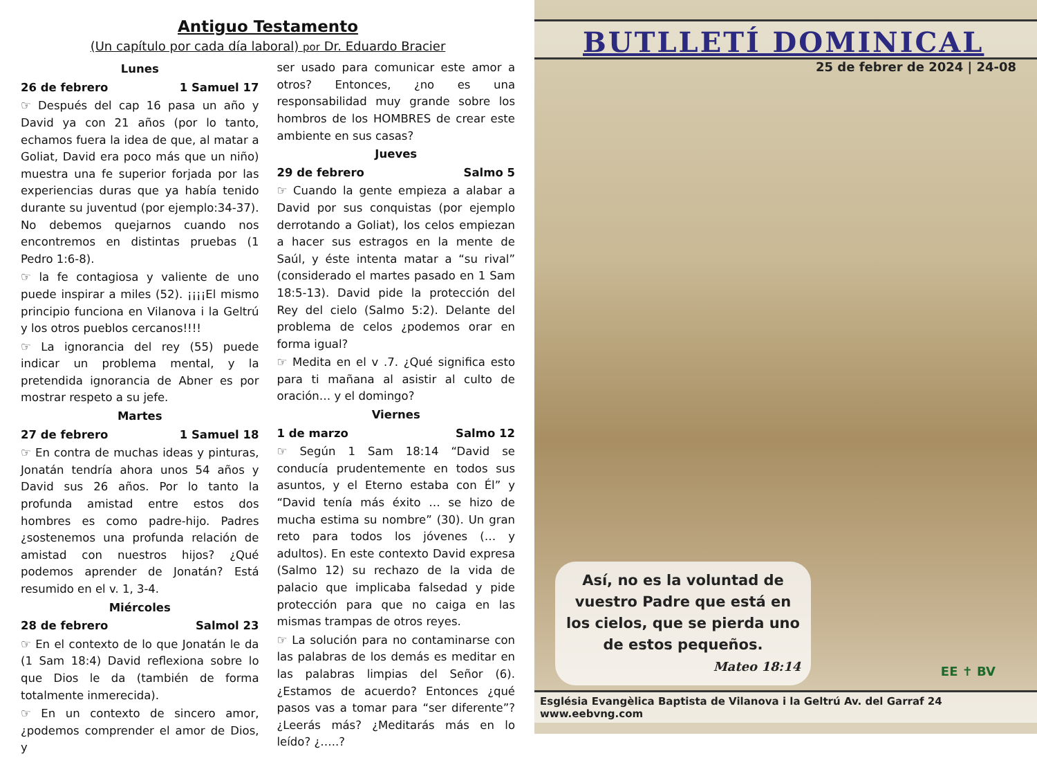Antiguo Testamento
(Un capítulo por cada día laboral) por Dr. Eduardo Bracier
Lunes
26 de febrero 1 Samuel 17
☞ Después del cap 16 pasa un año y David ya con 21 años (por lo tanto, echamos fuera la idea de que, al matar a Goliat, David era poco más que un niño) muestra una fe superior forjada por las experiencias duras que ya había tenido durante su juventud (por ejemplo:34-37). No debemos quejarnos cuando nos encontremos en distintas pruebas (1 Pedro 1:6-8).
☞ la fe contagiosa y valiente de uno puede inspirar a miles (52). ¡¡¡¡El mismo principio funciona en Vilanova i la Geltrú y los otros pueblos cercanos!!!!
☞ La ignorancia del rey (55) puede indicar un problema mental, y la pretendida ignorancia de Abner es por mostrar respeto a su jefe.
Martes
27 de febrero 1 Samuel 18
☞ En contra de muchas ideas y pinturas, Jonatán tendría ahora unos 54 años y David sus 26 años. Por lo tanto la profunda amistad entre estos dos hombres es como padre-hijo. Padres ¿sostenemos una profunda relación de amistad con nuestros hijos? ¿Qué podemos aprender de Jonatán? Está resumido en el v. 1, 3-4.
Miércoles
28 de febrero Salmol 23
☞ En el contexto de lo que Jonatán le da (1 Sam 18:4) David reflexiona sobre lo que Dios le da (también de forma totalmente inmerecida).
☞ En un contexto de sincero amor, ¿podemos comprender el amor de Dios, y
ser usado para comunicar este amor a otros? Entonces, ¿no es una responsabilidad muy grande sobre los hombros de los HOMBRES de crear este ambiente en sus casas?
Jueves
29 de febrero Salmo 5
☞ Cuando la gente empieza a alabar a David por sus conquistas (por ejemplo derrotando a Goliat), los celos empiezan a hacer sus estragos en la mente de Saúl, y éste intenta matar a “su rival” (considerado el martes pasado en 1 Sam 18:5-13). David pide la protección del Rey del cielo (Salmo 5:2). Delante del problema de celos ¿podemos orar en forma igual?
☞ Medita en el v .7. ¿Qué significa esto para ti mañana al asistir al culto de oración… y el domingo?
Viernes
1 de marzo Salmo 12
☞ Según 1 Sam 18:14 “David se conducía prudentemente en todos sus asuntos, y el Eterno estaba con Él” y “David tenía más éxito … se hizo de mucha estima su nombre” (30). Un gran reto para todos los jóvenes (… y adultos). En este contexto David expresa (Salmo 12) su rechazo de la vida de palacio que implicaba falsedad y pide protección para que no caiga en las mismas trampas de otros reyes.
☞ La solución para no contaminarse con las palabras de los demás es meditar en las palabras limpias del Señor (6). ¿Estamos de acuerdo? Entonces ¿qué pasos vas a tomar para “ser diferente”? ¿Leerás más? ¿Meditarás más en lo leído? ¿…..?
BUTLLETÍ DOMINICAL
25 de febrer de 2024 | 24-08
Así, no es la voluntad de vuestro Padre que está en los cielos, que se pierda uno de estos pequeños.
Mateo 18:14
EE ✝ BV
Església Evangèlica Baptista de Vilanova i la Geltrú Av. del Garraf 24 www.eebvng.com